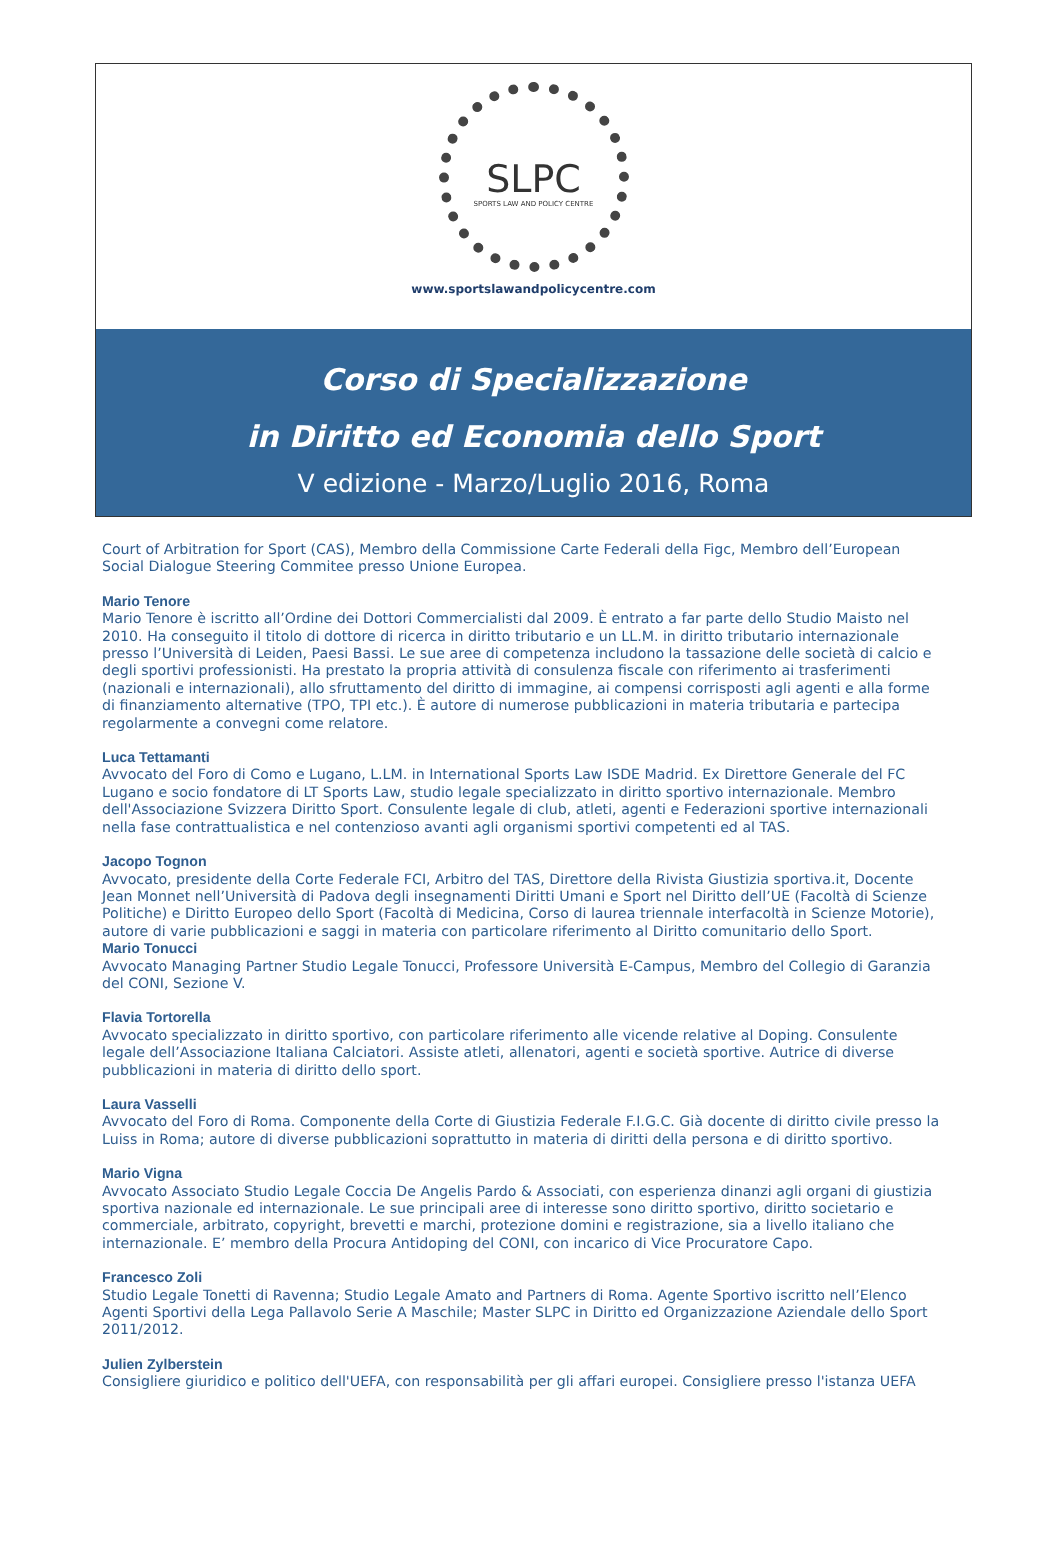SLPC SPORTS LAW AND POLICY CENTRE
www.sportslawandpolicycentre.com
Corso di Specializzazione
in Diritto ed Economia dello Sport
V edizione - Marzo/Luglio 2016, Roma
Court of Arbitration for Sport (CAS), Membro della Commissione Carte Federali della Figc, Membro dell’European Social Dialogue Steering Commitee presso Unione Europea.
Mario Tenore
Mario Tenore è iscritto all’Ordine dei Dottori Commercialisti dal 2009. È entrato a far parte dello Studio Maisto nel 2010. Ha conseguito il titolo di dottore di ricerca in diritto tributario e un LL.M. in diritto tributario internazionale presso l’Università di Leiden, Paesi Bassi. Le sue aree di competenza includono la tassazione delle società di calcio e degli sportivi professionisti. Ha prestato la propria attività di consulenza fiscale con riferimento ai trasferimenti (nazionali e internazionali), allo sfruttamento del diritto di immagine, ai compensi corrisposti agli agenti e alla forme di finanziamento alternative (TPO, TPI etc.). È autore di numerose pubblicazioni in materia tributaria e partecipa regolarmente a convegni come relatore.
Luca Tettamanti
Avvocato del Foro di Como e Lugano, L.LM. in International Sports Law ISDE Madrid. Ex Direttore Generale del FC Lugano e socio fondatore di LT Sports Law, studio legale specializzato in diritto sportivo internazionale. Membro dell'Associazione Svizzera Diritto Sport. Consulente legale di club, atleti, agenti e Federazioni sportive internazionali nella fase contrattualistica e nel contenzioso avanti agli organismi sportivi competenti ed al TAS.
Jacopo Tognon
Avvocato, presidente della Corte Federale FCI, Arbitro del TAS, Direttore della Rivista Giustizia sportiva.it, Docente Jean Monnet nell’Università di Padova degli insegnamenti Diritti Umani e Sport nel Diritto dell’UE (Facoltà di Scienze Politiche) e Diritto Europeo dello Sport (Facoltà di Medicina, Corso di laurea triennale interfacoltà in Scienze Motorie), autore di varie pubblicazioni e saggi in materia con particolare riferimento al Diritto comunitario dello Sport.
Mario Tonucci
Avvocato Managing Partner Studio Legale Tonucci, Professore Università E-Campus, Membro del Collegio di Garanzia del CONI, Sezione V.
Flavia Tortorella
Avvocato specializzato in diritto sportivo, con particolare riferimento alle vicende relative al Doping. Consulente legale dell’Associazione Italiana Calciatori. Assiste atleti, allenatori, agenti e società sportive. Autrice di diverse pubblicazioni in materia di diritto dello sport.
Laura Vasselli
Avvocato del Foro di Roma. Componente della Corte di Giustizia Federale F.I.G.C. Già docente di diritto civile presso la Luiss in Roma; autore di diverse pubblicazioni soprattutto in materia di diritti della persona e di diritto sportivo.
Mario Vigna
Avvocato Associato Studio Legale Coccia De Angelis Pardo & Associati, con esperienza dinanzi agli organi di giustizia sportiva nazionale ed internazionale. Le sue principali aree di interesse sono diritto sportivo, diritto societario e commerciale, arbitrato, copyright, brevetti e marchi, protezione domini e registrazione, sia a livello italiano che internazionale. E’ membro della Procura Antidoping del CONI, con incarico di Vice Procuratore Capo.
Francesco Zoli
Studio Legale Tonetti di Ravenna; Studio Legale Amato and Partners di Roma. Agente Sportivo iscritto nell’Elenco Agenti Sportivi della Lega Pallavolo Serie A Maschile; Master SLPC in Diritto ed Organizzazione Aziendale dello Sport 2011/2012.
Julien Zylberstein
Consigliere giuridico e politico dell'UEFA, con responsabilità per gli affari europei. Consigliere presso l'istanza UEFA